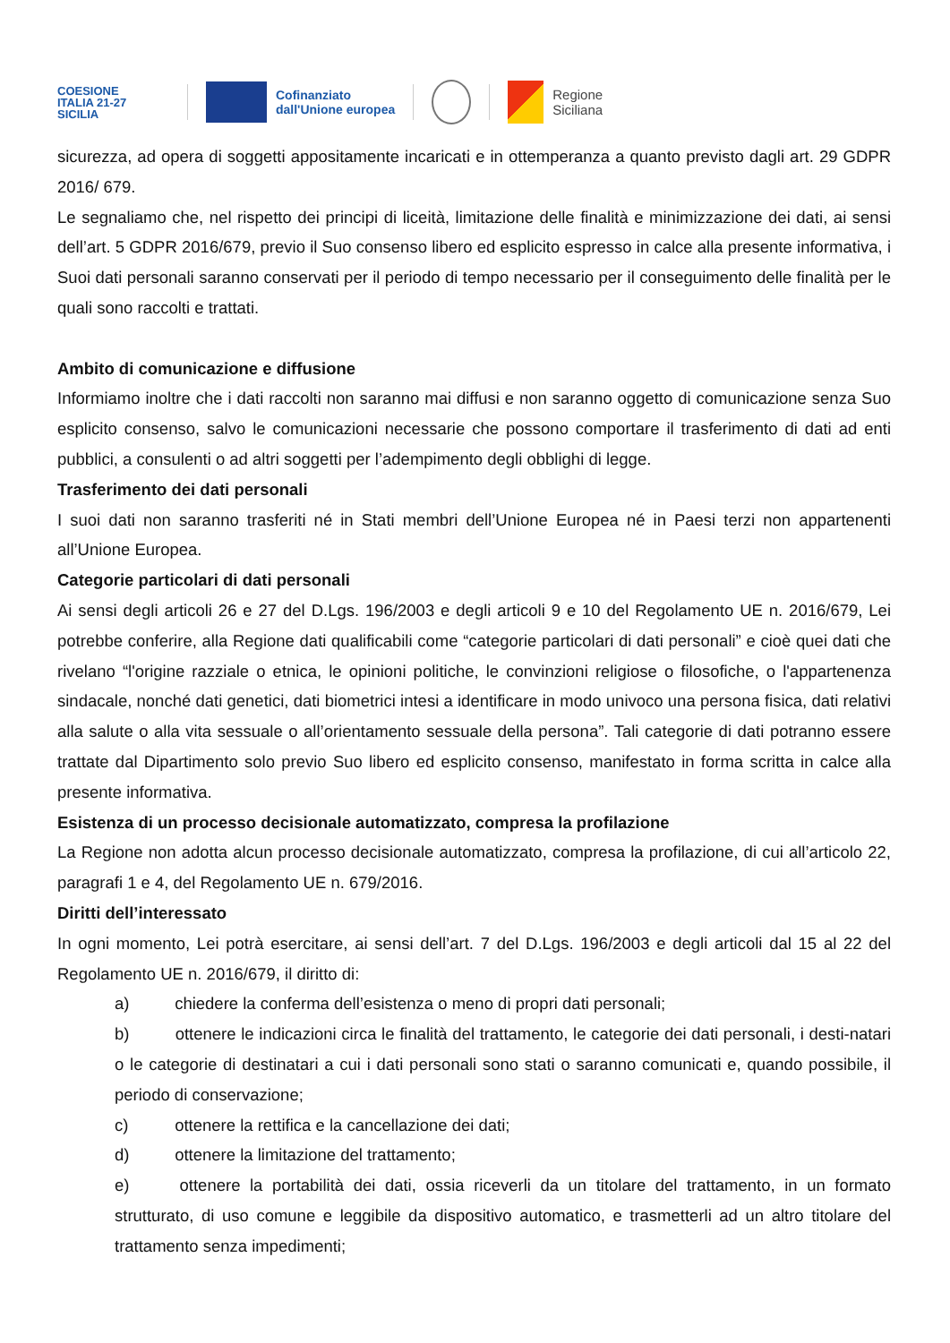COESIONE
ITALIA 21-27
SICILIA
Cofinanziato
dall'Unione europea
Regione
Siciliana
sicurezza, ad opera di soggetti appositamente incaricati e in ottemperanza a quanto previsto dagli art. 29 GDPR 2016/ 679.
Le segnaliamo che, nel rispetto dei principi di liceità, limitazione delle finalità e minimizzazione dei dati, ai sensi dell’art. 5 GDPR 2016/679, previo il Suo consenso libero ed esplicito espresso in calce alla presente informativa, i Suoi dati personali saranno conservati per il periodo di tempo necessario per il conseguimento delle finalità per le quali sono raccolti e trattati.
Ambito di comunicazione e diffusione
Informiamo inoltre che i dati raccolti non saranno mai diffusi e non saranno oggetto di comunicazione senza Suo esplicito consenso, salvo le comunicazioni necessarie che possono comportare il trasferimento di dati ad enti pubblici, a consulenti o ad altri soggetti per l’adempimento degli obblighi di legge.
Trasferimento dei dati personali
I suoi dati non saranno trasferiti né in Stati membri dell’Unione Europea né in Paesi terzi non appartenenti all’Unione Europea.
Categorie particolari di dati personali
Ai sensi degli articoli 26 e 27 del D.Lgs. 196/2003 e degli articoli 9 e 10 del Regolamento UE n. 2016/679, Lei potrebbe conferire, alla Regione dati qualificabili come “categorie particolari di dati personali” e cioè quei dati che rivelano “l'origine razziale o etnica, le opinioni politiche, le convinzioni religiose o filosofiche, o l'appartenenza sindacale, nonché dati genetici, dati biometrici intesi a identificare in modo univoco una persona fisica, dati relativi alla salute o alla vita sessuale o all’orientamento sessuale della persona”. Tali categorie di dati potranno essere trattate dal Dipartimento solo previo Suo libero ed esplicito consenso, manifestato in forma scritta in calce alla presente informativa.
Esistenza di un processo decisionale automatizzato, compresa la profilazione
La Regione non adotta alcun processo decisionale automatizzato, compresa la profilazione, di cui all’articolo 22, paragrafi 1 e 4, del Regolamento UE n. 679/2016.
Diritti dell’interessato
In ogni momento, Lei potrà esercitare, ai sensi dell’art. 7 del D.Lgs. 196/2003 e degli articoli dal 15 al 22 del Regolamento UE n. 2016/679, il diritto di:
a) chiedere la conferma dell’esistenza o meno di propri dati personali;
b) ottenere le indicazioni circa le finalità del trattamento, le categorie dei dati personali, i desti-natari o le categorie di destinatari a cui i dati personali sono stati o saranno comunicati e, quando possibile, il periodo di conservazione;
c) ottenere la rettifica e la cancellazione dei dati;
d) ottenere la limitazione del trattamento;
e) ottenere la portabilità dei dati, ossia riceverli da un titolare del trattamento, in un formato strutturato, di uso comune e leggibile da dispositivo automatico, e trasmetterli ad un altro titolare del trattamento senza impedimenti;